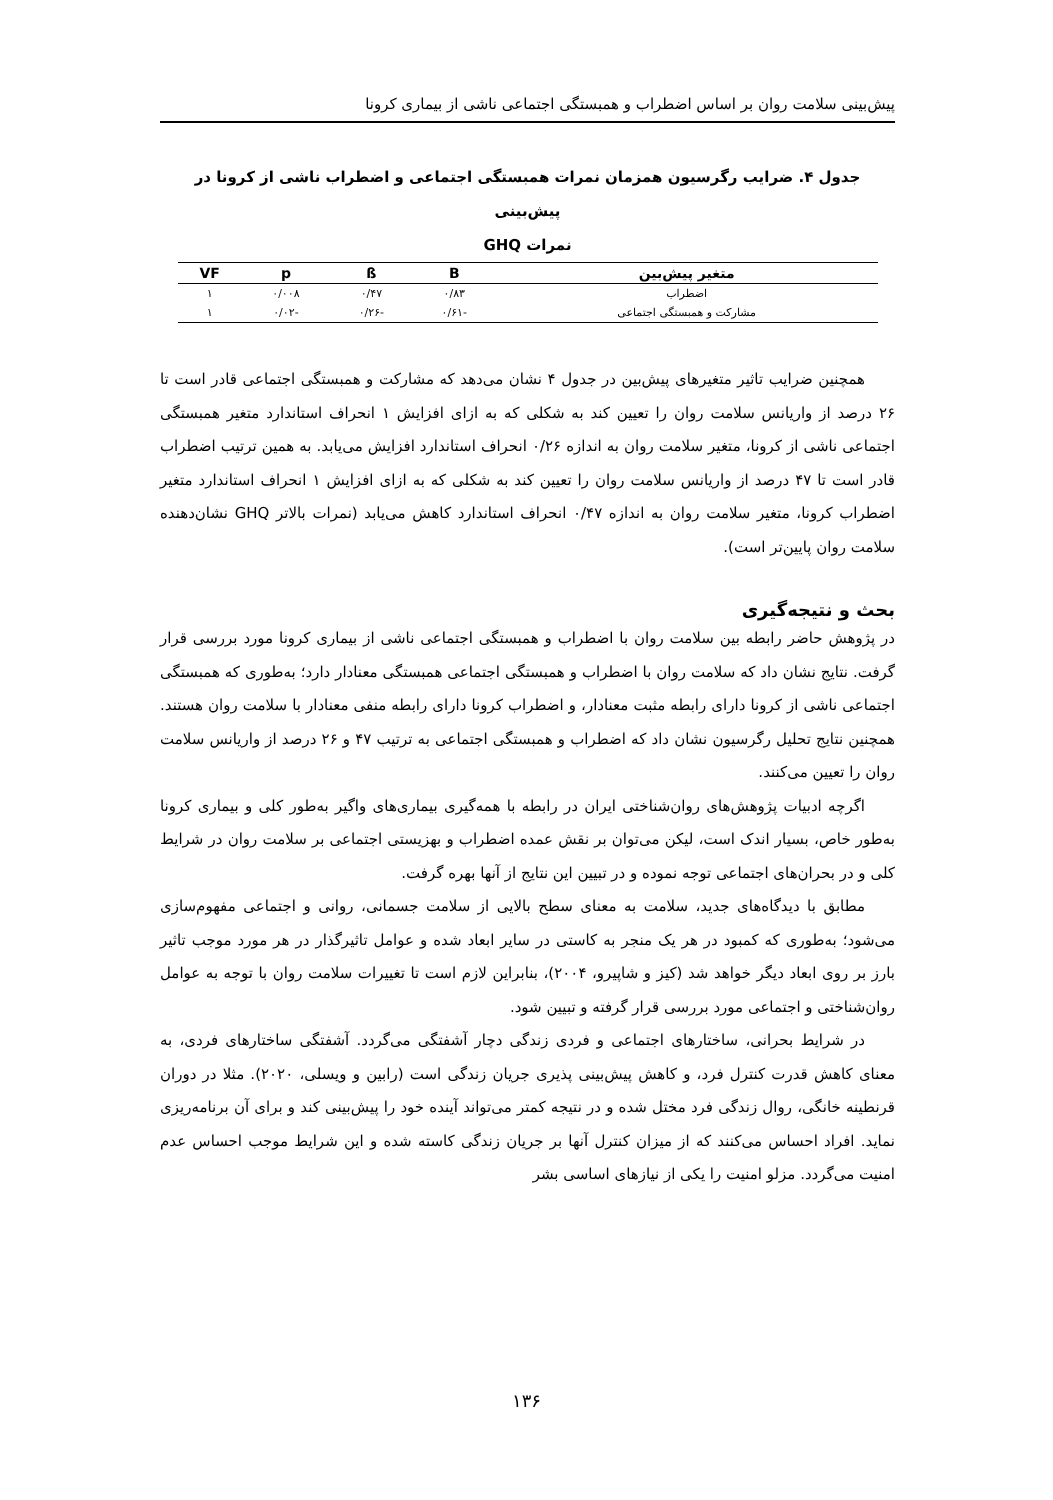پیش‌بینی سلامت روان بر اساس اضطراب و همبستگی اجتماعی ناشی از بیماری کرونا
جدول ۴. ضرایب رگرسیون همزمان نمرات همبستگی اجتماعی و اضطراب ناشی از کرونا در پیش‌بینی
نمرات GHQ
| متغیر پیش‌بین | B | ß | p | VF |
| --- | --- | --- | --- | --- |
| اضطراب | ۰/۸۳ | ۰/۴۷ | ۰/۰۰۸ | ۱ |
| مشارکت و همبستگی اجتماعی | -۰/۶۱ | -۰/۲۶ | -۰/۰۲ | ۱ |
همچنین ضرایب تاثیر متغیرهای پیش‌بین در جدول ۴ نشان می‌دهد که مشارکت و همبستگی اجتماعی قادر است تا ۲۶ درصد از واریانس سلامت روان را تعیین کند به شکلی که به ازای افزایش ۱ انحراف استاندارد متغیر همبستگی اجتماعی ناشی از کرونا، متغیر سلامت روان به اندازه ۰/۲۶ انحراف استاندارد افزایش می‌یابد. به همین ترتیب اضطراب قادر است تا ۴۷ درصد از واریانس سلامت روان را تعیین کند به شکلی که به ازای افزایش ۱ انحراف استاندارد متغیر اضطراب کرونا، متغیر سلامت روان به اندازه ۰/۴۷ انحراف استاندارد کاهش می‌یابد (نمرات بالاتر GHQ نشان‌دهنده سلامت روان پایین‌تر است).
بحث و نتیجه‌گیری
در پژوهش حاضر رابطه بین سلامت روان با اضطراب و همبستگی اجتماعی ناشی از بیماری کرونا مورد بررسی قرار گرفت. نتایج نشان داد که سلامت روان با اضطراب و همبستگی اجتماعی همبستگی معنادار دارد؛ به‌طوری که همبستگی اجتماعی ناشی از کرونا دارای رابطه مثبت معنادار، و اضطراب کرونا دارای رابطه منفی معنادار با سلامت روان هستند. همچنین نتایج تحلیل رگرسیون نشان داد که اضطراب و همبستگی اجتماعی به ترتیب ۴۷ و ۲۶ درصد از واریانس سلامت روان را تعیین می‌کنند.
اگرچه ادبیات پژوهش‌های روان‌شناختی ایران در رابطه با همه‌گیری بیماری‌های واگیر به‌طور کلی و بیماری کرونا به‌طور خاص، بسیار اندک است، لیکن می‌توان بر نقش عمده اضطراب و بهزیستی اجتماعی بر سلامت روان در شرایط کلی و در بحران‌های اجتماعی توجه نموده و در تبیین این نتایج از آنها بهره گرفت.
مطابق با دیدگاه‌های جدید، سلامت به معنای سطح بالایی از سلامت جسمانی، روانی و اجتماعی مفهوم‌سازی می‌شود؛ به‌طوری که کمبود در هر یک منجر به کاستی در سایر ابعاد شده و عوامل تاثیرگذار در هر مورد موجب تاثیر بارز بر روی ابعاد دیگر خواهد شد (کیز و شاپیرو، ۲۰۰۴)، بنابراین لازم است تا تغییرات سلامت روان با توجه به عوامل روان‌شناختی و اجتماعی مورد بررسی قرار گرفته و تبیین شود.
در شرایط بحرانی، ساختارهای اجتماعی و فردی زندگی دچار آشفتگی می‌گردد. آشفتگی ساختارهای فردی، به معنای کاهش قدرت کنترل فرد، و کاهش پیش‌بینی پذیری جریان زندگی است (رابین و ویسلی، ۲۰۲۰). مثلا در دوران قرنطینه خانگی، روال زندگی فرد مختل شده و در نتیجه کمتر می‌تواند آینده خود را پیش‌بینی کند و برای آن برنامه‌ریزی نماید. افراد احساس می‌کنند که از میزان کنترل آنها بر جریان زندگی کاسته شده و این شرایط موجب احساس عدم امنیت می‌گردد. مزلو امنیت را یکی از نیازهای اساسی بشر
۱۳۶